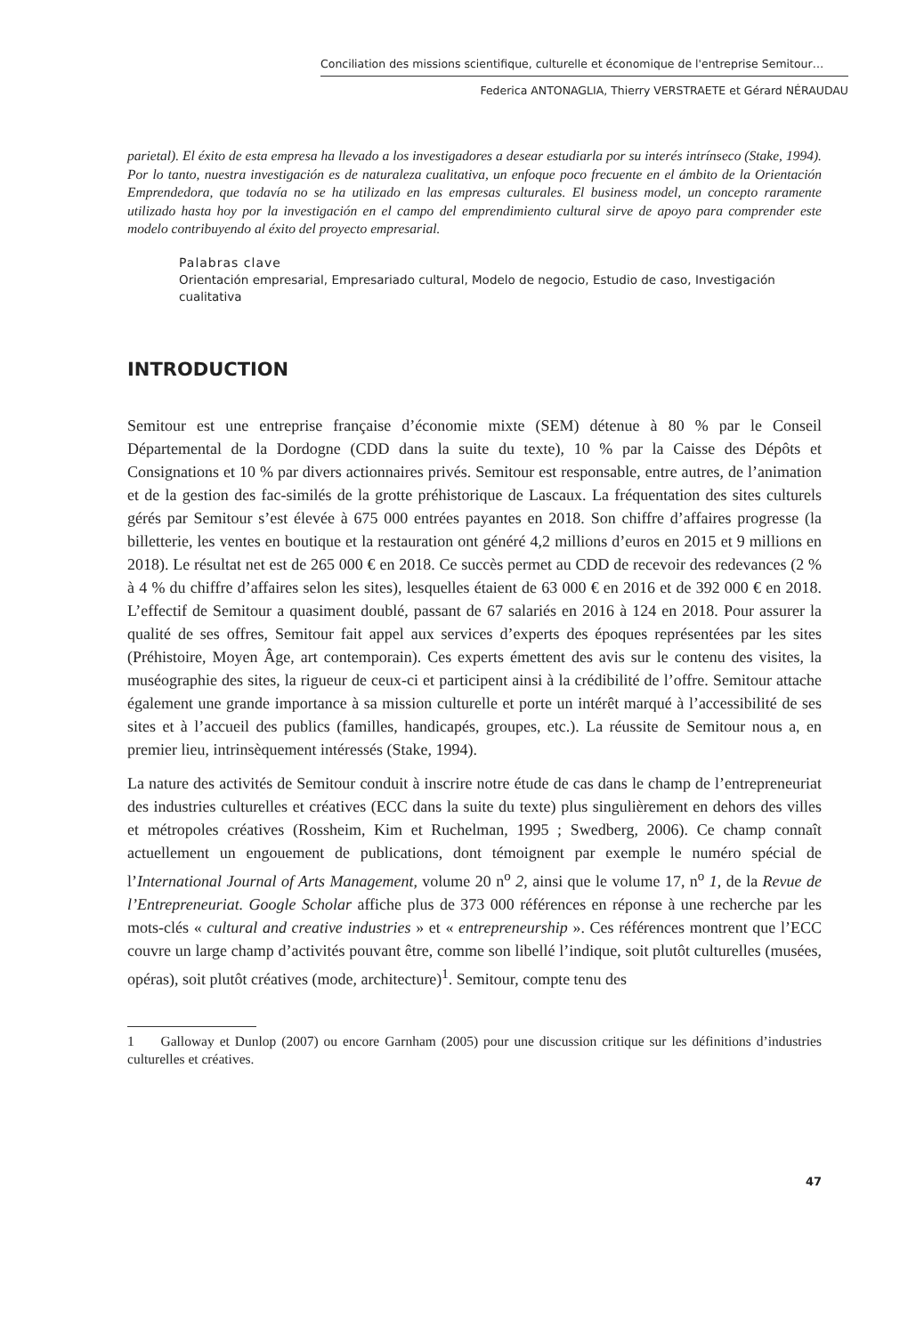Conciliation des missions scientifique, culturelle et économique de l'entreprise Semitour…
Federica ANTONAGLIA, Thierry VERSTRAETE et Gérard NÉRAUDAU
parietal). El éxito de esta empresa ha llevado a los investigadores a desear estudiarla por su interés intrínseco (Stake, 1994). Por lo tanto, nuestra investigación es de naturaleza cualitativa, un enfoque poco frecuente en el ámbito de la Orientación Emprendedora, que todavía no se ha utilizado en las empresas culturales. El business model, un concepto raramente utilizado hasta hoy por la investigación en el campo del emprendimiento cultural sirve de apoyo para comprender este modelo contribuyendo al éxito del proyecto empresarial.
Palabras clave
Orientación empresarial, Empresariado cultural, Modelo de negocio, Estudio de caso, Investigación cualitativa
INTRODUCTION
Semitour est une entreprise française d’économie mixte (SEM) détenue à 80 % par le Conseil Départemental de la Dordogne (CDD dans la suite du texte), 10 % par la Caisse des Dépôts et Consignations et 10 % par divers actionnaires privés. Semitour est responsable, entre autres, de l’animation et de la gestion des fac-similés de la grotte préhistorique de Lascaux. La fréquentation des sites culturels gérés par Semitour s’est élevée à 675 000 entrées payantes en 2018. Son chiffre d’affaires progresse (la billetterie, les ventes en boutique et la restauration ont généré 4,2 millions d’euros en 2015 et 9 millions en 2018). Le résultat net est de 265 000 € en 2018. Ce succès permet au CDD de recevoir des redevances (2 % à 4 % du chiffre d’affaires selon les sites), lesquelles étaient de 63 000 € en 2016 et de 392 000 € en 2018. L’effectif de Semitour a quasiment doublé, passant de 67 salariés en 2016 à 124 en 2018. Pour assurer la qualité de ses offres, Semitour fait appel aux services d’experts des époques représentées par les sites (Préhistoire, Moyen Âge, art contemporain). Ces experts émettent des avis sur le contenu des visites, la muséographie des sites, la rigueur de ceux-ci et participent ainsi à la crédibilité de l’offre. Semitour attache également une grande importance à sa mission culturelle et porte un intérêt marqué à l’accessibilité de ses sites et à l’accueil des publics (familles, handicapés, groupes, etc.). La réussite de Semitour nous a, en premier lieu, intrinsèquement intéressés (Stake, 1994).
La nature des activités de Semitour conduit à inscrire notre étude de cas dans le champ de l’entrepreneuriat des industries culturelles et créatives (ECC dans la suite du texte) plus singulièrement en dehors des villes et métropoles créatives (Rossheim, Kim et Ruchelman, 1995 ; Swedberg, 2006). Ce champ connaît actuellement un engouement de publications, dont témoignent par exemple le numéro spécial de l’International Journal of Arts Management, volume 20 n<sup>o</sup> 2, ainsi que le volume 17, n<sup>o</sup> 1, de la Revue de l’Entrepreneuriat. Google Scholar affiche plus de 373 000 références en réponse à une recherche par les mots-clés « cultural and creative industries » et « entrepreneurship ». Ces références montrent que l’ECC couvre un large champ d’activités pouvant être, comme son libellé l’indique, soit plutôt culturelles (musées, opéras), soit plutôt créatives (mode, architecture)<sup>1</sup>. Semitour, compte tenu des
1 Galloway et Dunlop (2007) ou encore Garnham (2005) pour une discussion critique sur les définitions d’industries culturelles et créatives.
47